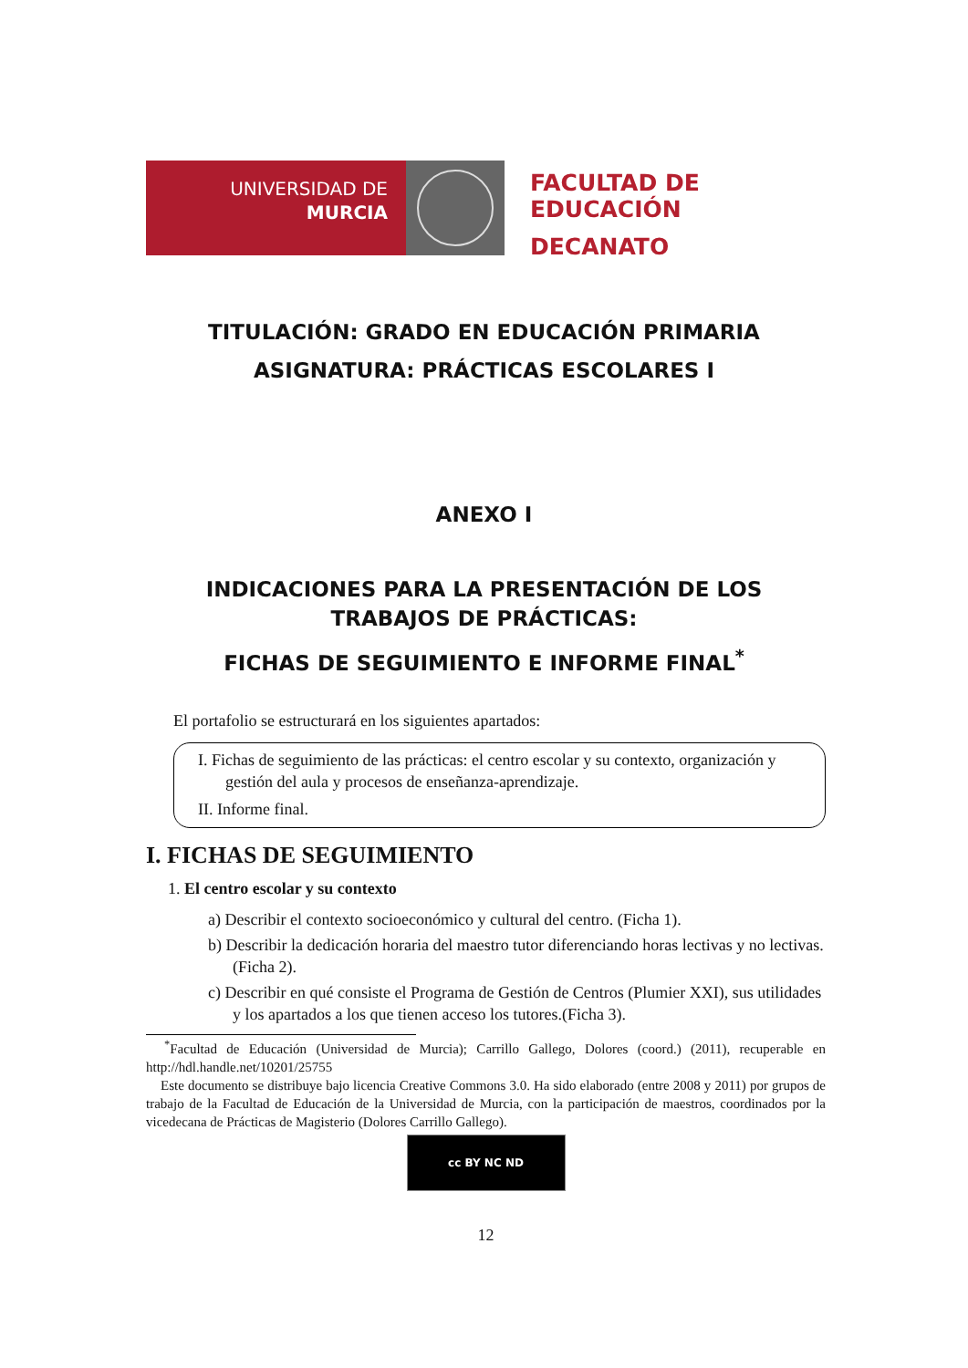UNIVERSIDAD DE
MURCIA
FACULTAD DE
EDUCACIÓN
DECANATO
TITULACIÓN: GRADO EN EDUCACIÓN PRIMARIA
ASIGNATURA: PRÁCTICAS ESCOLARES I
ANEXO I
INDICACIONES PARA LA PRESENTACIÓN DE LOS
TRABAJOS DE PRÁCTICAS:
FICHAS DE SEGUIMIENTO E INFORME FINAL<sup>*</sup>
El portafolio se estructurará en los siguientes apartados:
I. Fichas de seguimiento de las prácticas: el centro escolar y su contexto, organización y gestión del aula y procesos de enseñanza-aprendizaje.
II. Informe final.
I. FICHAS DE SEGUIMIENTO
1. El centro escolar y su contexto
a) Describir el contexto socioeconómico y cultural del centro. (Ficha 1).
b) Describir la dedicación horaria del maestro tutor diferenciando horas lectivas y no lectivas. (Ficha 2).
c) Describir en qué consiste el Programa de Gestión de Centros (Plumier XXI), sus utilidades y los apartados a los que tienen acceso los tutores.(Ficha 3).
<sup>*</sup> Facultad de Educación (Universidad de Murcia); Carrillo Gallego, Dolores (coord.) (2011), recuperable en http://hdl.handle.net/10201/25755
Este documento se distribuye bajo licencia Creative Commons 3.0. Ha sido elaborado (entre 2008 y 2011) por grupos de trabajo de la Facultad de Educación de la Universidad de Murcia, con la participación de maestros, coordinados por la vicedecana de Prácticas de Magisterio (Dolores Carrillo Gallego).
cc BY NC ND
12